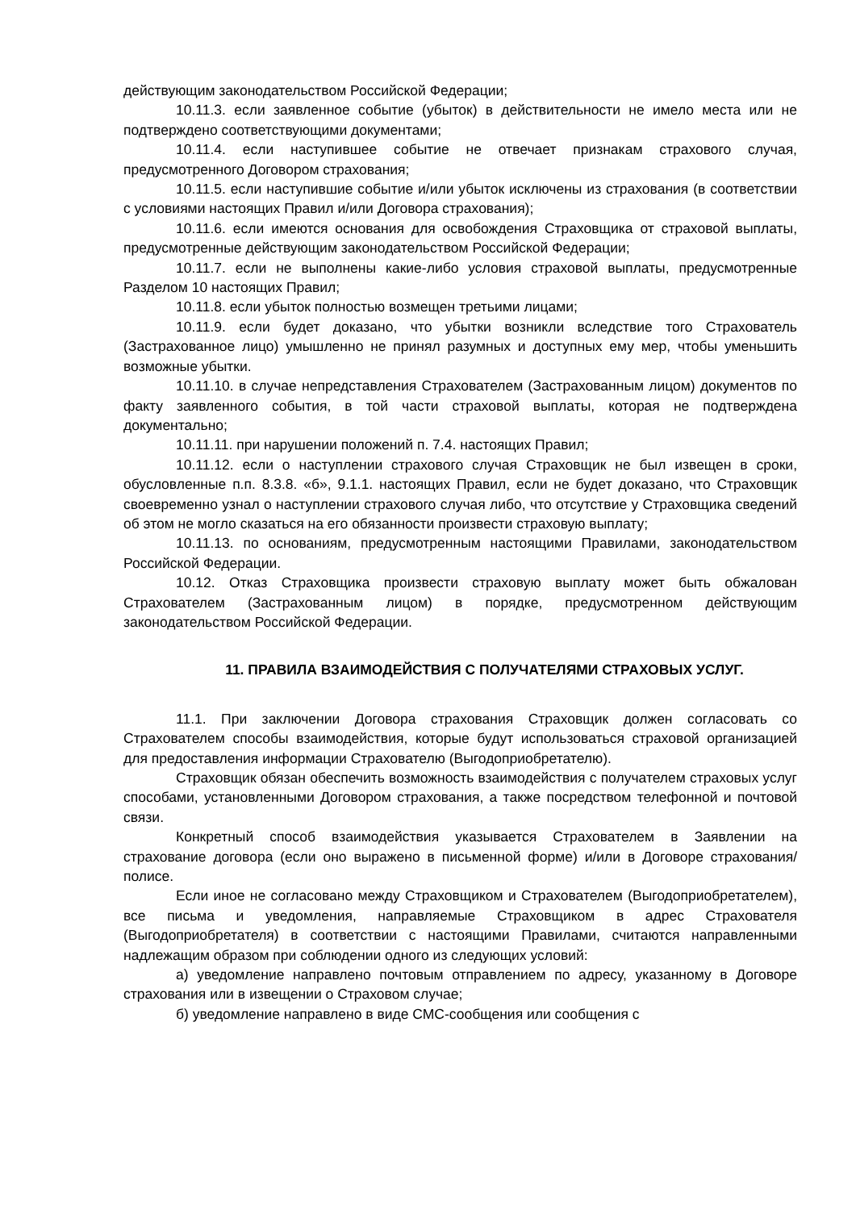действующим законодательством Российской Федерации;
10.11.3. если заявленное событие (убыток) в действительности не имело места или не подтверждено соответствующими документами;
10.11.4. если наступившее событие не отвечает признакам страхового случая, предусмотренного Договором страхования;
10.11.5. если наступившие событие и/или убыток исключены из страхования (в соответствии с условиями настоящих Правил и/или Договора страхования);
10.11.6. если имеются основания для освобождения Страховщика от страховой выплаты, предусмотренные действующим законодательством Российской Федерации;
10.11.7. если не выполнены какие-либо условия страховой выплаты, предусмотренные Разделом 10 настоящих Правил;
10.11.8. если убыток полностью возмещен третьими лицами;
10.11.9. если будет доказано, что убытки возникли вследствие того Страхователь (Застрахованное лицо) умышленно не принял разумных и доступных ему мер, чтобы уменьшить возможные убытки.
10.11.10. в случае непредставления Страхователем (Застрахованным лицом) документов по факту заявленного события, в той части страховой выплаты, которая не подтверждена документально;
10.11.11. при нарушении положений п. 7.4. настоящих Правил;
10.11.12. если о наступлении страхового случая Страховщик не был извещен в сроки, обусловленные п.п. 8.3.8. «б», 9.1.1. настоящих Правил, если не будет доказано, что Страховщик своевременно узнал о наступлении страхового случая либо, что отсутствие у Страховщика сведений об этом не могло сказаться на его обязанности произвести страховую выплату;
10.11.13. по основаниям, предусмотренным настоящими Правилами, законодательством Российской Федерации.
10.12. Отказ Страховщика произвести страховую выплату может быть обжалован Страхователем (Застрахованным лицом) в порядке, предусмотренном действующим законодательством Российской Федерации.
11. ПРАВИЛА ВЗАИМОДЕЙСТВИЯ С ПОЛУЧАТЕЛЯМИ СТРАХОВЫХ УСЛУГ.
11.1. При заключении Договора страхования Страховщик должен согласовать со Страхователем способы взаимодействия, которые будут использоваться страховой организацией для предоставления информации Страхователю (Выгодоприобретателю).
Страховщик обязан обеспечить возможность взаимодействия с получателем страховых услуг способами, установленными Договором страхования, а также посредством телефонной и почтовой связи.
Конкретный способ взаимодействия указывается Страхователем в Заявлении на страхование договора (если оно выражено в письменной форме) и/или в Договоре страхования/полисе.
Если иное не согласовано между Страховщиком и Страхователем (Выгодоприобретателем), все письма и уведомления, направляемые Страховщиком в адрес Страхователя (Выгодоприобретателя) в соответствии с настоящими Правилами, считаются направленными надлежащим образом при соблюдении одного из следующих условий:
а) уведомление направлено почтовым отправлением по адресу, указанному в Договоре страхования или в извещении о Страховом случае;
б) уведомление направлено в виде СМС-сообщения или сообщения с